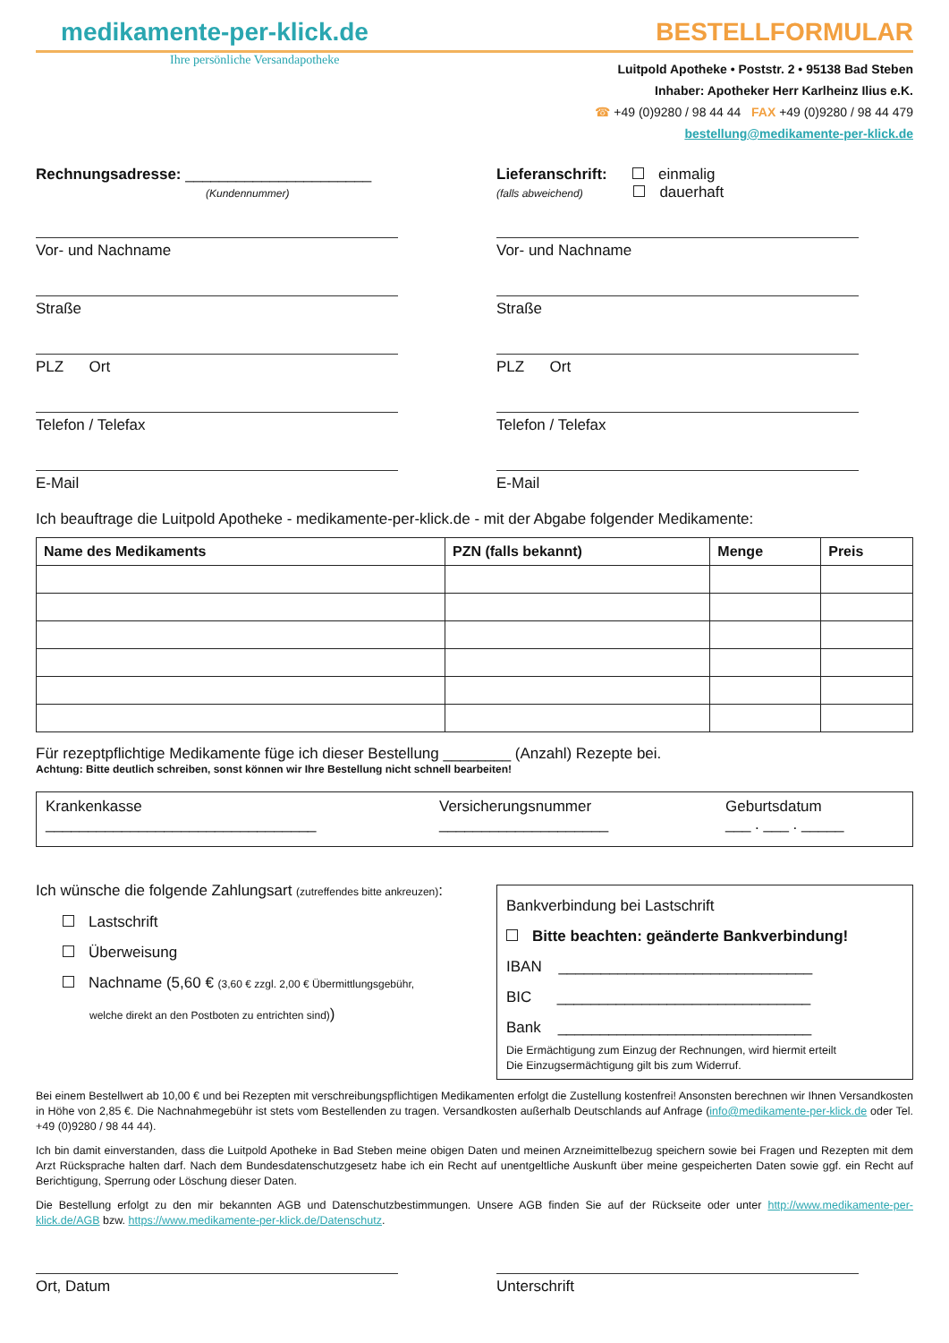medikamente-per-klick.de
BESTELLFORMULAR
Ihre persönliche Versandapotheke
Luitpold Apotheke • Poststr. 2 • 95138 Bad Steben
Inhaber: Apotheker Herr Karlheinz Ilius e.K.
☎ +49 (0)9280 / 98 44 44 FAX +49 (0)9280 / 98 44 479
bestellung@medikamente-per-klick.de
Rechnungsadresse: ______________________
(Kundennummer)
Vor- und Nachname
Straße
PLZ Ort
Telefon / Telefax
E-Mail
Lieferanschrift: einmalig
(falls abweichend) dauerhaft
Vor- und Nachname
Straße
PLZ Ort
Telefon / Telefax
E-Mail
Ich beauftrage die Luitpold Apotheke - medikamente-per-klick.de - mit der Abgabe folgender Medikamente:
| Name des Medikaments | PZN (falls bekannt) | Menge | Preis |
| --- | --- | --- | --- |
Für rezeptpflichtige Medikamente füge ich dieser Bestellung ________ (Anzahl) Rezepte bei.
Achtung: Bitte deutlich schreiben, sonst können wir Ihre Bestellung nicht schnell bearbeiten!
Krankenkasse
________________________________
Versicherungsnummer
____________________
Geburtsdatum
___ . ___ . _____
Ich wünsche die folgende Zahlungsart (zutreffendes bitte ankreuzen):
Lastschrift
Überweisung
Nachname (5,60 € (3,60 € zzgl. 2,00 € Übermittlungsgebühr,
welche direkt an den Postboten zu entrichten sind))
Bankverbindung bei Lastschrift
Bitte beachten: geänderte Bankverbindung!
IBAN ______________________________
BIC ______________________________
Bank ______________________________
Die Ermächtigung zum Einzug der Rechnungen, wird hiermit erteilt
Die Einzugsermächtigung gilt bis zum Widerruf.
Bei einem Bestellwert ab 10,00 € und bei Rezepten mit verschreibungspflichtigen Medikamenten erfolgt die Zustellung kostenfrei! Ansonsten berechnen wir Ihnen Versandkosten in Höhe von 2,85 €. Die Nachnahmegebühr ist stets vom Bestellenden zu tragen. Versandkosten außerhalb Deutschlands auf Anfrage (info@medikamente-per-klick.de oder Tel. +49 (0)9280 / 98 44 44).
Ich bin damit einverstanden, dass die Luitpold Apotheke in Bad Steben meine obigen Daten und meinen Arzneimittelbezug speichern sowie bei Fragen und Rezepten mit dem Arzt Rücksprache halten darf. Nach dem Bundesdatenschutzgesetz habe ich ein Recht auf unentgeltliche Auskunft über meine gespeicherten Daten sowie ggf. ein Recht auf Berichtigung, Sperrung oder Löschung dieser Daten.
Die Bestellung erfolgt zu den mir bekannten AGB und Datenschutzbestimmungen. Unsere AGB finden Sie auf der Rückseite oder unter http://www.medikamente-per-klick.de/AGB bzw. https://www.medikamente-per-klick.de/Datenschutz.
Ort, Datum Unterschrift